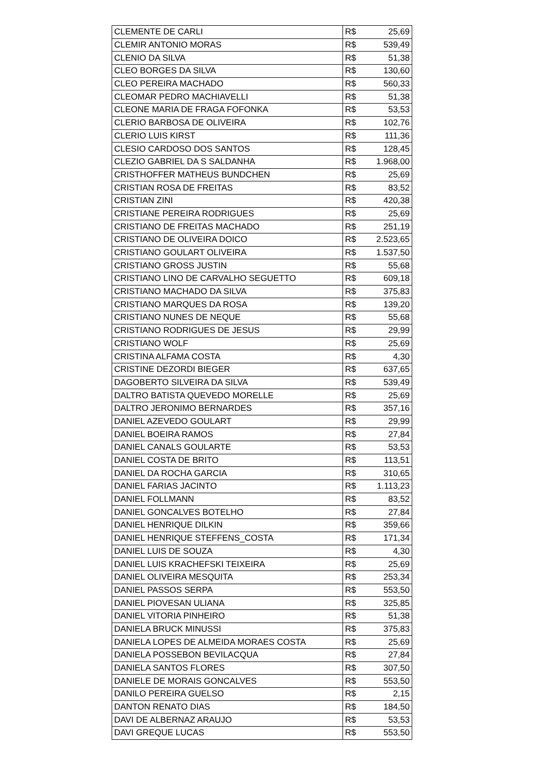| CLEMENTE DE CARLI | R$ | 25,69 |
| CLEMIR ANTONIO MORAS | R$ | 539,49 |
| CLENIO DA SILVA | R$ | 51,38 |
| CLEO BORGES DA SILVA | R$ | 130,60 |
| CLEO PEREIRA MACHADO | R$ | 560,33 |
| CLEOMAR PEDRO MACHIAVELLI | R$ | 51,38 |
| CLEONE MARIA DE FRAGA FOFONKA | R$ | 53,53 |
| CLERIO BARBOSA DE OLIVEIRA | R$ | 102,76 |
| CLERIO LUIS KIRST | R$ | 111,36 |
| CLESIO CARDOSO DOS SANTOS | R$ | 128,45 |
| CLEZIO GABRIEL DA S SALDANHA | R$ | 1.968,00 |
| CRISTHOFFER MATHEUS BUNDCHEN | R$ | 25,69 |
| CRISTIAN ROSA DE FREITAS | R$ | 83,52 |
| CRISTIAN ZINI | R$ | 420,38 |
| CRISTIANE PEREIRA RODRIGUES | R$ | 25,69 |
| CRISTIANO DE FREITAS MACHADO | R$ | 251,19 |
| CRISTIANO DE OLIVEIRA DOICO | R$ | 2.523,65 |
| CRISTIANO GOULART OLIVEIRA | R$ | 1.537,50 |
| CRISTIANO GROSS JUSTIN | R$ | 55,68 |
| CRISTIANO LINO DE CARVALHO SEGUETTO | R$ | 609,18 |
| CRISTIANO MACHADO DA SILVA | R$ | 375,83 |
| CRISTIANO MARQUES DA ROSA | R$ | 139,20 |
| CRISTIANO NUNES DE NEQUE | R$ | 55,68 |
| CRISTIANO RODRIGUES DE JESUS | R$ | 29,99 |
| CRISTIANO WOLF | R$ | 25,69 |
| CRISTINA ALFAMA COSTA | R$ | 4,30 |
| CRISTINE DEZORDI BIEGER | R$ | 637,65 |
| DAGOBERTO SILVEIRA DA SILVA | R$ | 539,49 |
| DALTRO BATISTA QUEVEDO MORELLE | R$ | 25,69 |
| DALTRO JERONIMO BERNARDES | R$ | 357,16 |
| DANIEL AZEVEDO GOULART | R$ | 29,99 |
| DANIEL BOEIRA RAMOS | R$ | 27,84 |
| DANIEL CANALS GOULARTE | R$ | 53,53 |
| DANIEL COSTA DE BRITO | R$ | 113,51 |
| DANIEL DA ROCHA GARCIA | R$ | 310,65 |
| DANIEL FARIAS JACINTO | R$ | 1.113,23 |
| DANIEL FOLLMANN | R$ | 83,52 |
| DANIEL GONCALVES BOTELHO | R$ | 27,84 |
| DANIEL HENRIQUE DILKIN | R$ | 359,66 |
| DANIEL HENRIQUE STEFFENS_COSTA | R$ | 171,34 |
| DANIEL LUIS DE SOUZA | R$ | 4,30 |
| DANIEL LUIS KRACHEFSKI TEIXEIRA | R$ | 25,69 |
| DANIEL OLIVEIRA MESQUITA | R$ | 253,34 |
| DANIEL PASSOS SERPA | R$ | 553,50 |
| DANIEL PIOVESAN ULIANA | R$ | 325,85 |
| DANIEL VITORIA PINHEIRO | R$ | 51,38 |
| DANIELA BRUCK MINUSSI | R$ | 375,83 |
| DANIELA LOPES DE ALMEIDA MORAES COSTA | R$ | 25,69 |
| DANIELA POSSEBON BEVILACQUA | R$ | 27,84 |
| DANIELA SANTOS FLORES | R$ | 307,50 |
| DANIELE DE MORAIS GONCALVES | R$ | 553,50 |
| DANILO PEREIRA GUELSO | R$ | 2,15 |
| DANTON RENATO DIAS | R$ | 184,50 |
| DAVI DE ALBERNAZ ARAUJO | R$ | 53,53 |
| DAVI GREQUE LUCAS | R$ | 553,50 |